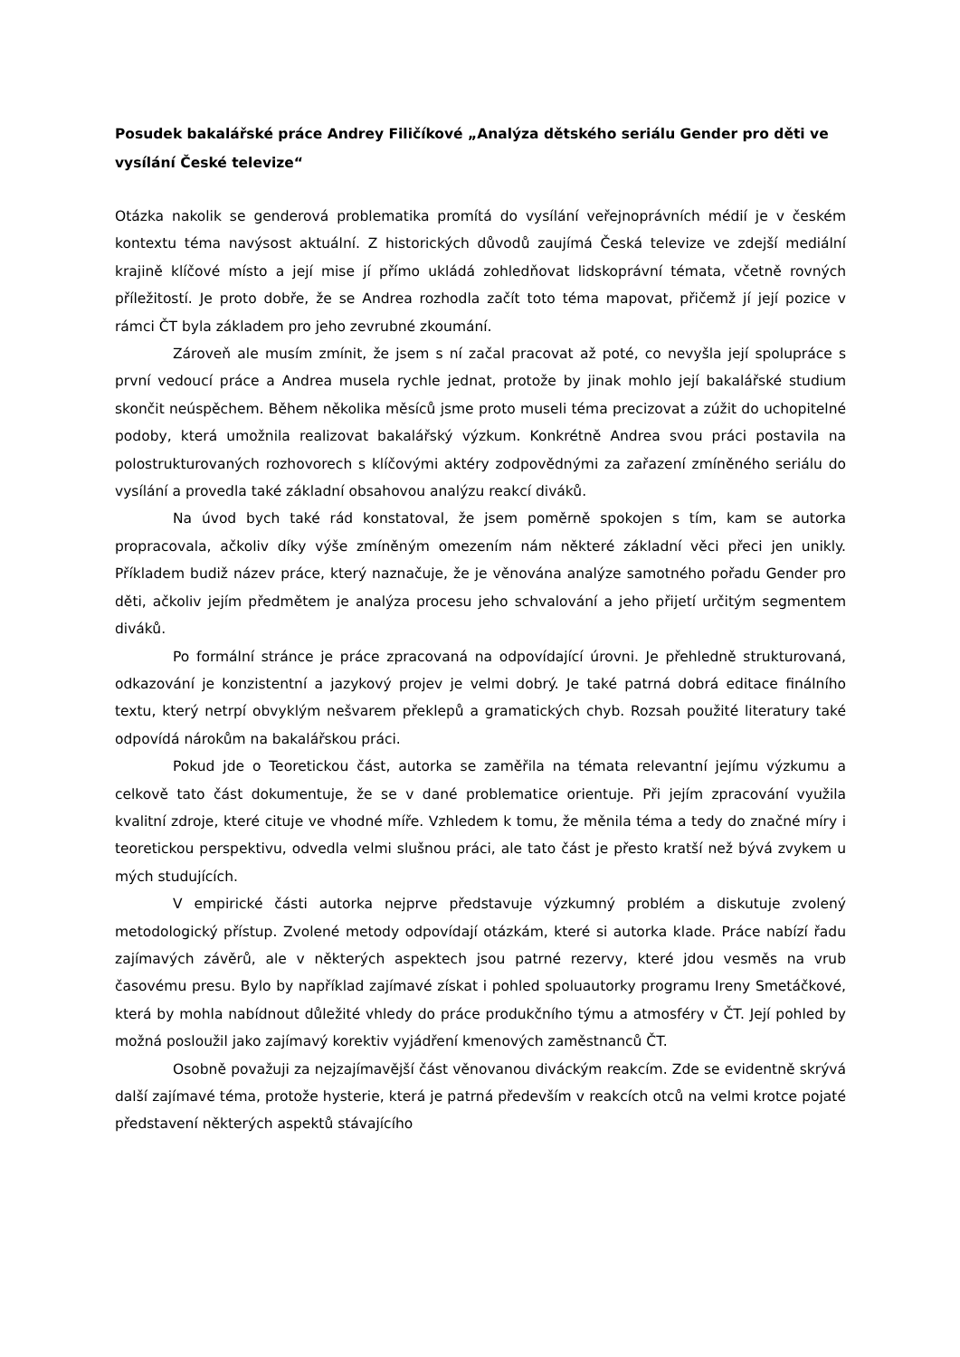Posudek bakalářské práce Andrey Filičíkové „Analýza dětského seriálu Gender pro děti ve vysílání České televize“
Otázka nakolik se genderová problematika promítá do vysílání veřejnoprávních médií je v českém kontextu téma navýsost aktuální. Z historických důvodů zaujímá Česká televize ve zdejší mediální krajině klíčové místo a její mise jí přímo ukládá zohledňovat lidskoprávní témata, včetně rovných příležitostí. Je proto dobře, že se Andrea rozhodla začít toto téma mapovat, přičemž jí její pozice v rámci ČT byla základem pro jeho zevrubné zkoumání.
Zároveň ale musím zmínit, že jsem s ní začal pracovat až poté, co nevyšla její spolupráce s první vedoucí práce a Andrea musela rychle jednat, protože by jinak mohlo její bakalářské studium skončit neúspěchem. Během několika měsíců jsme proto museli téma precizovat a zúžit do uchopitelné podoby, která umožnila realizovat bakalářský výzkum. Konkrétně Andrea svou práci postavila na polostrukturovaných rozhovorech s klíčovými aktéry zodpovědnými za zařazení zmíněného seriálu do vysílání a provedla také základní obsahovou analýzu reakcí diváků.
Na úvod bych také rád konstatoval, že jsem poměrně spokojen s tím, kam se autorka propracovala, ačkoliv díky výše zmíněným omezením nám některé základní věci přeci jen unikly. Příkladem budiž název práce, který naznačuje, že je věnována analýze samotného pořadu Gender pro děti, ačkoliv jejím předmětem je analýza procesu jeho schvalování a jeho přijetí určitým segmentem diváků.
Po formální stránce je práce zpracovaná na odpovídající úrovni. Je přehledně strukturovaná, odkazování je konzistentní a jazykový projev je velmi dobrý. Je také patrná dobrá editace finálního textu, který netrpí obvyklým nešvarem překlepů a gramatických chyb. Rozsah použité literatury také odpovídá nárokům na bakalářskou práci.
Pokud jde o Teoretickou část, autorka se zaměřila na témata relevantní jejímu výzkumu a celkově tato část dokumentuje, že se v dané problematice orientuje. Při jejím zpracování využila kvalitní zdroje, které cituje ve vhodné míře. Vzhledem k tomu, že měnila téma a tedy do značné míry i teoretickou perspektivu, odvedla velmi slušnou práci, ale tato část je přesto kratší než bývá zvykem u mých studujících.
V empirické části autorka nejprve představuje výzkumný problém a diskutuje zvolený metodologický přístup. Zvolené metody odpovídají otázkám, které si autorka klade. Práce nabízí řadu zajímavých závěrů, ale v některých aspektech jsou patrné rezervy, které jdou vesměs na vrub časovému presu. Bylo by například zajímavé získat i pohled spoluautorky programu Ireny Smetáčkové, která by mohla nabídnout důležité vhledy do práce produkčního týmu a atmosféry v ČT. Její pohled by možná posloužil jako zajímavý korektiv vyjádření kmenových zaměstnanců ČT.
Osobně považuji za nejzajímavější část věnovanou diváckým reakcím. Zde se evidentně skrývá další zajímavé téma, protože hysterie, která je patrná především v reakcích otců na velmi krotce pojaté představení některých aspektů stávajícího